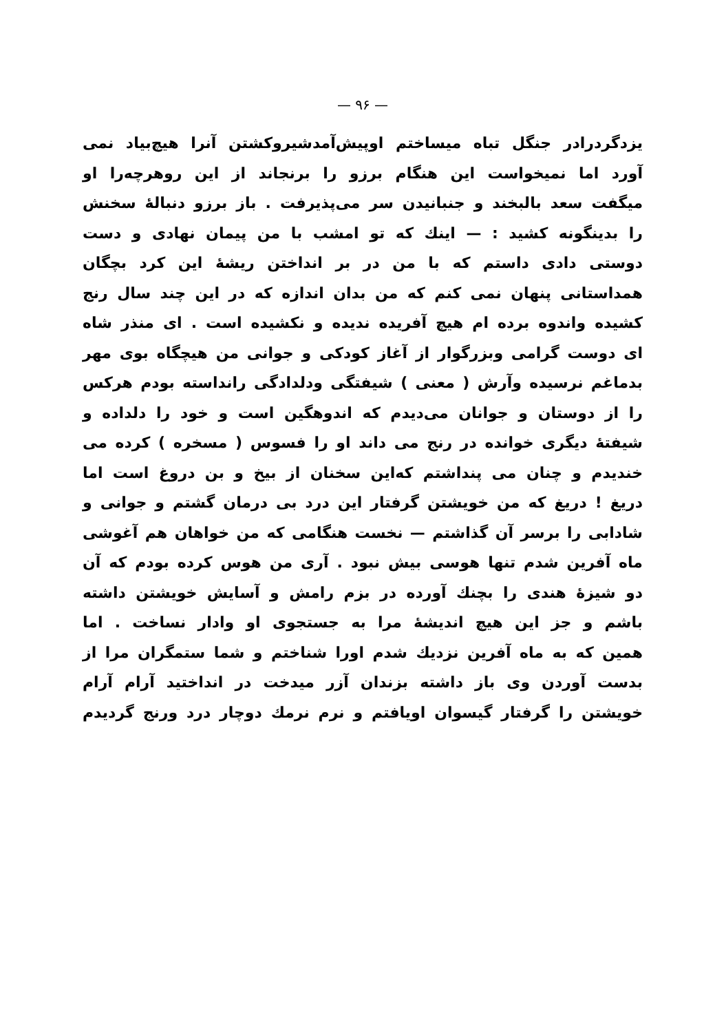— ۹۶ —
یزدگردرادر جنگل تباه میساختم اوپیش‌آمدشیروکشتن آنرا هیچ‌بیاد نمی
آورد اما نمیخواست این هنگام برزو را برنجاند از این روهرچه‌را او
میگفت سعد بالبخند و جنبانیدن سر می‌پذیرفت . باز برزو دنبالهٔ سخنش
را بدینگونه کشید : — اینك که تو امشب با من پیمان نهادی و دست
دوستی دادی داستم که با من در بر انداختن ریشهٔ این کرد بچگان
همداستانی پنهان نمی کنم که من بدان اندازه که در این چند سال رنج
کشیده واندوه برده ام هیچ آفریده ندیده و نکشیده است . ای منذر شاه
ای دوست گرامی وبزرگوار از آغاز کودکی و جوانی من هیچگاه بوی مهر
بدماغم نرسیده وآرش ( معنی ) شیفتگی ودلدادگی رانداسته بودم هرکس
را از دوستان و جوانان می‌دیدم که اندوهگین است و خود را دلداده و
شیفتهٔ دیگری خوانده در رنج می داند او را فسوس ( مسخره ) کرده می
خندیدم و چنان می پنداشتم که‌این سخنان از بیخ و بن دروغ است اما
دریغ ! دریغ که من خویشتن گرفتار این درد بی درمان گشتم و جوانی و
شادابی را برسر آن گذاشتم — نخست هنگامی که من خواهان هم آغوشی
ماه آفرین شدم تنها هوسی بیش نبود . آری من هوس کرده بودم که آن
دو شیزهٔ هندی را بچنك آورده در بزم رامش و آسایش خویشتن داشته
باشم و جز این هیچ اندیشهٔ مرا به جستجوی او وادار نساخت . اما
همین که به ماه آفرین نزدیك شدم اورا شناختم و شما ستمگران مرا از
بدست آوردن وی باز داشته بزندان آزر میدخت در انداختید آرام آرام
خویشتن را گرفتار گیسوان اویافتم و نرم نرمك دوچار درد ورنج گردیدم